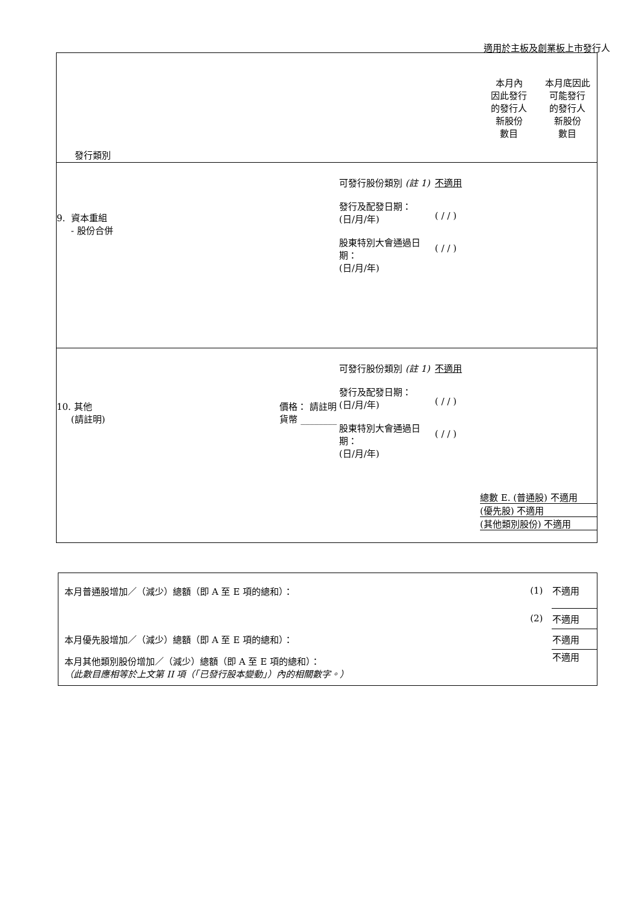適用於主板及創業板上市發行人
| 發行類別 | | | | 本月內 因此發行 的發行人 新股份 數目 | 本月底因此 可能發行 的發行人 新股份 數目 |
| 9. 資本重組 - 股份合併 | | 可發行股份類別 (註 1) 發行及配發日期： (日/月/年) 股東特別大會通過日期： (日/月/年) | 不適用 ( / / ) ( / / ) | | |
| 10. 其他 (請註明) | 價格： 請註明貨幣 ________ | 可發行股份類別 (註 1) 發行及配發日期： (日/月/年) 股東特別大會通過日期： (日/月/年) | 不適用 ( / / ) ( / / ) | 總數 E. (普通股) 不適用 (優先股) 不適用 (其他類別股份) 不適用 | |
| 本月普通股增加／（減少）總額（即 A 至 E 項的總和）： | (1) | 不適用 |
| | (2) | 不適用 |
| 本月優先股增加／（減少）總額（即 A 至 E 項的總和）： | | 不適用 |
| 本月其他類別股份增加／（減少）總額（即 A 至 E 項的總和）： （此數目應相等於上文第 II 項（「已發行股本變動」）內的相關數字。） | | 不適用 |